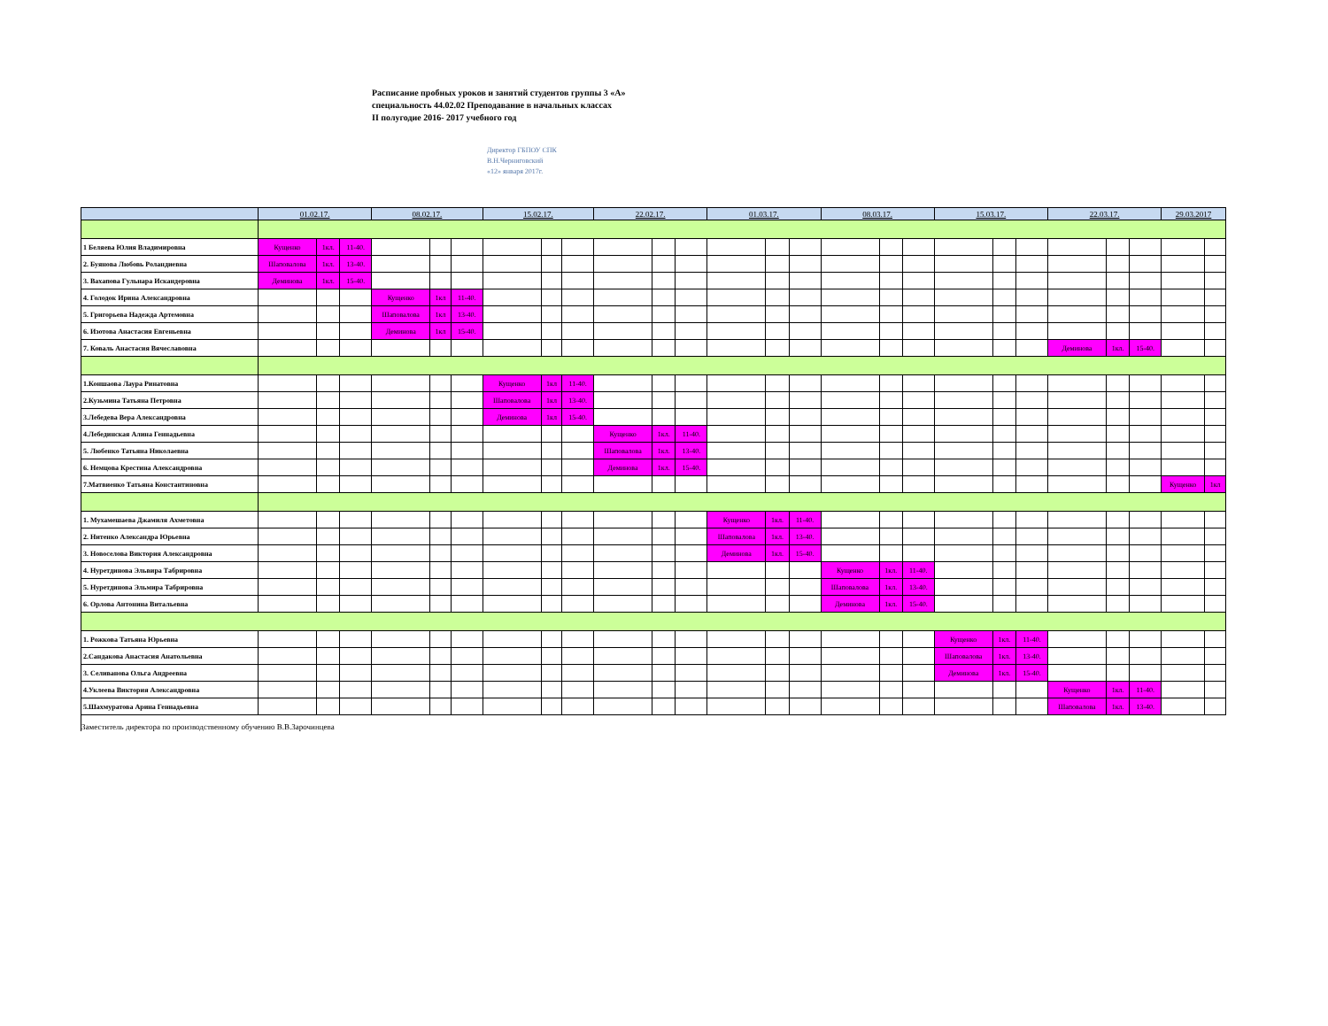Расписание пробных уроков и занятий студентов группы 3 «А»
специальность 44.02.02 Преподавание в начальных классах
II полугодие 2016- 2017 учебного год
Директор ГБПОУ СПК
В.Н.Черниговский
«12» января 2017г.
| | 01.02.17. | | | 08.02.17. | | | 15.02.17. | | | 22.02.17. | | | 01.03.17. | | | 08.03.17. | | | 15.03.17. | | | 22.03.17. | | | 29.03.2017 | |
| --- | --- | --- | --- | --- | --- | --- | --- | --- | --- | --- | --- | --- | --- | --- | --- | --- | --- | --- | --- | --- | --- | --- | --- | --- | --- | --- |
| 1 Беляева Юлия Владимировна | Кущенко | 1кл. | 11-40. | | | | | | | | | | | | | | | | | | | | | | | |
| 2. Буянова Любовь Роландиевна | Шаповалова | 1кл. | 13-40. | | | | | | | | | | | | | | | | | | | | | | | |
| 3. Вахапова Гульнара Искандеровна | Деминова | 1кл. | 15-40. | | | | | | | | | | | | | | | | | | | | | | | |
| 4. Голодок Ирина Александровна | | | | Кущенко | 1кл | 11-40. | | | | | | | | | | | | | | | | | | | | |
| 5. Григорьева Надежда Артемовна | | | | Шаповалова | 1кл | 13-40. | | | | | | | | | | | | | | | | | | | | |
| 6. Изотова Анастасия Евгеньевна | | | | Деминова | 1кл | 15-40. | | | | | | | | | | | | | | | | | | | | |
| 7. Коваль Анастасия Вячеславовна | | | | | | | | | | | | | | | | | | | | | | Деминова | 1кл. | 15-40. | | |
| 1.Коншаова Лаура Ринатовна | | | | | | | Кущенко | 1кл | 11-40. | | | | | | | | | | | | | | | | | |
| 2.Кузьмина Татьяна Петровна | | | | | | | Шаповалова | 1кл | 13-40. | | | | | | | | | | | | | | | | | |
| 3.Лебедева Вера Александровна | | | | | | | Деминова | 1кл | 15-40. | | | | | | | | | | | | | | | | | |
| 4.Лебединская Алина Геннадьевна | | | | | | | | | | Кущенко | 1кл. | 11-40. | | | | | | | | | | | | | | |
| 5. Любенко Татьяна Николаевна | | | | | | | | | | Шаповалова | 1кл. | 13-40. | | | | | | | | | | | | | | |
| 6. Немцова Крестина Александровна | | | | | | | | | | Деминова | 1кл. | 15-40. | | | | | | | | | | | | | | |
| 7.Матвиенко Татьяна Константиновна | | | | | | | | | | | | | | | | | | | | | | | | | Кущенко | 1кл |
| 1. Мухамешаева Джамиля Ахметовна | | | | | | | | | | | | | Кущенко | 1кл. | 11-40. | | | | | | | | | | | |
| 2. Нитенко Александра Юрьевна | | | | | | | | | | | | | Шаповалова | 1кл. | 13-40. | | | | | | | | | | | |
| 3. Новоселова Виктория Александровна | | | | | | | | | | | | | Деминова | 1кл. | 15-40. | | | | | | | | | | | |
| 4. Нуретдинова Эльвира Табрировна | | | | | | | | | | | | | | | | Кущенко | 1кл. | 11-40. | | | | | | | | |
| 5. Нуретдинова Эльмира Табрировна | | | | | | | | | | | | | | | | Шаповалова | 1кл. | 13-40. | | | | | | | | |
| 6. Орлова Антонина Витальевна | | | | | | | | | | | | | | | | Деминова | 1кл. | 15-40. | | | | | | | | |
| 1. Рожкова Татьяна Юрьевна | | | | | | | | | | | | | | | | | | | Кущенко | 1кл. | 11-40. | | | | | |
| 2.Сандакова Анастасия Анатольевна | | | | | | | | | | | | | | | | | | | Шаповалова | 1кл. | 13-40. | | | | | |
| 3. Селиванова Ольга Андреевна | | | | | | | | | | | | | | | | | | | Деминова | 1кл. | 15-40. | | | | | |
| 4.Уклеева Виктория Александровна | | | | | | | | | | | | | | | | | | | | | | Кущенко | 1кл. | 11-40. | | |
| 5.Шахмуратова Арина Геннадьевна | | | | | | | | | | | | | | | | | | | | | | Шаповалова | 1кл. | 13-40. | | |
Заместитель директора по производственному обучению В.В.Зарочинцева